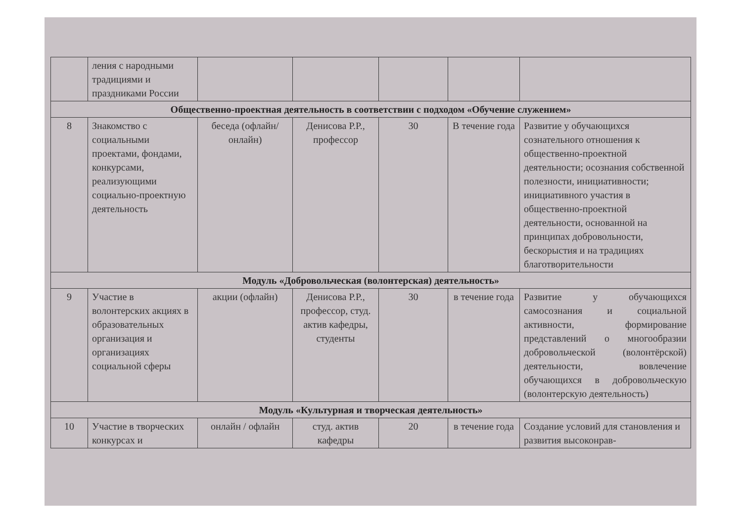| | ления с народными традициями и праздниками России | | | | | |
| Общественно-проектная деятельность в соответствии с подходом «Обучение служением» | | | | | | |
| 8 | Знакомство с социальными проектами, фондами, конкурсами, реализующими социально-проектную деятельность | беседа (офлайн/онлайн) | Денисова Р.Р., профессор | 30 | В течение года | Развитие у обучающихся сознательного отношения к общественно-проектной деятельности; осознания собственной полезности, инициативности; инициативного участия в общественно-проектной деятельности, основанной на принципах добровольности, бескорыстия и на традициях благотворительности |
| Модуль «Добровольческая (волонтерская) деятельность» | | | | | | |
| 9 | Участие в волонтерских акциях в образовательных организация и организациях социальной сферы | акции (офлайн) | Денисова Р.Р., профессор, студ. актив кафедры, студенты | 30 | в течение года | Развитие у обучающихся самосознания и социальной активности, формирование представлений о многообразии добровольческой (волонтёрской) деятельности, вовлечение обучающихся в добровольческую (волонтерскую деятельность) |
| Модуль «Культурная и творческая деятельность» | | | | | | |
| 10 | Участие в творческих конкурсах и | онлайн / офлайн | студ. актив кафедры | 20 | в течение года | Создание условий для становления и развития высоконрав- |